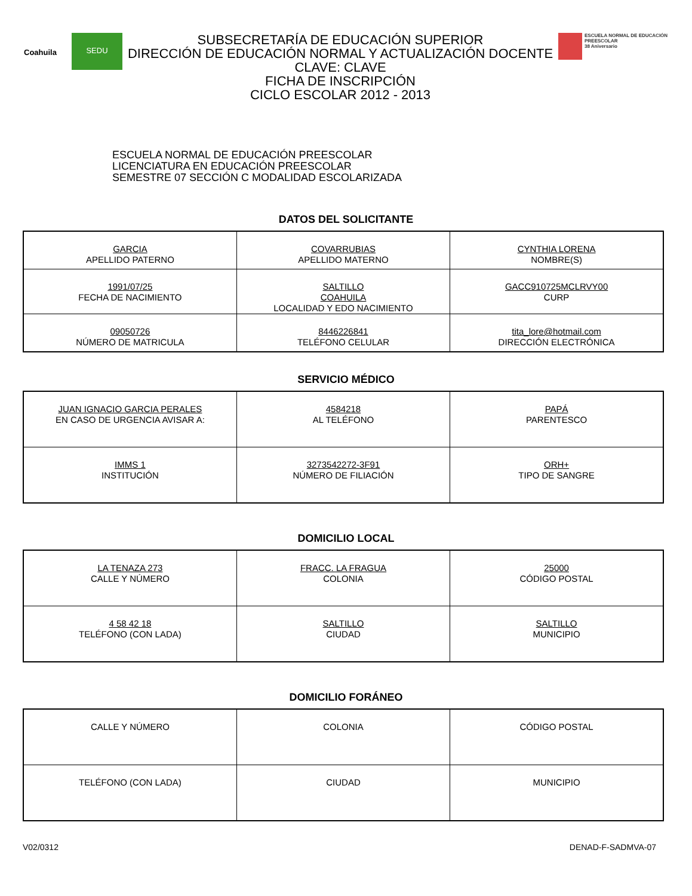Coahuila
SEDU
SUBSECRETARÍA DE EDUCACIÓN SUPERIOR
DIRECCIÓN DE EDUCACIÓN NORMAL Y ACTUALIZACIÓN DOCENTE
CLAVE: CLAVE
FICHA DE INSCRIPCIÓN
CICLO ESCOLAR 2012 - 2013
ESCUELA NORMAL DE EDUCACIÓN PREESCOLAR
38 Aniversario
ESCUELA NORMAL DE EDUCACIÓN PREESCOLAR
LICENCIATURA EN EDUCACIÓN PREESCOLAR
SEMESTRE 07 SECCIÓN C MODALIDAD ESCOLARIZADA
DATOS DEL SOLICITANTE
| GARCIA APELLIDO PATERNO | COVARRUBIAS APELLIDO MATERNO | CYNTHIA LORENA NOMBRE(S) |
| 1991/07/25 FECHA DE NACIMIENTO | SALTILLO COAHUILA LOCALIDAD Y EDO NACIMIENTO | GACC910725MCLRVY00 CURP |
| 09050726 NÚMERO DE MATRICULA | 8446226841 TELÉFONO CELULAR | tita_lore@hotmail.com DIRECCIÓN ELECTRÓNICA |
SERVICIO MÉDICO
| JUAN IGNACIO GARCIA PERALES EN CASO DE URGENCIA AVISAR A: | 4584218 AL TELÉFONO | PAPÁ PARENTESCO |
| IMMS 1 INSTITUCIÓN | 3273542272-3F91 NÚMERO DE FILIACIÓN | ORH+ TIPO DE SANGRE |
DOMICILIO LOCAL
| LA TENAZA 273 CALLE Y NÚMERO | FRACC. LA FRAGUA COLONIA | 25000 CÓDIGO POSTAL |
| 4 58 42 18 TELÉFONO (CON LADA) | SALTILLO CIUDAD | SALTILLO MUNICIPIO |
DOMICILIO FORÁNEO
| CALLE Y NÚMERO | COLONIA | CÓDIGO POSTAL |
| TELÉFONO (CON LADA) | CIUDAD | MUNICIPIO |
V02/0312 DENAD-F-SADMVA-07